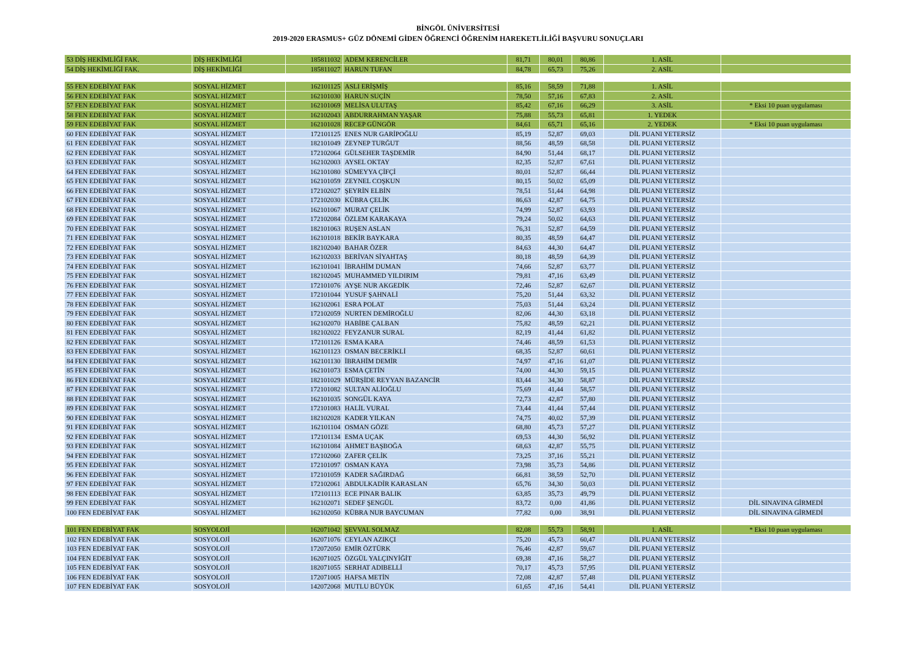BİNGÖL ÜNİVERSİTESİ
2019-2020 ERASMUS+ GÜZ DÖNEMİ GİDEN ÖĞRENCİ ÖĞRENİM HAREKETLİLİĞİ BAŞVURU SONUÇLARI
| 53 DİŞ HEKİMLİĞİ FAK. | DİŞ HEKİMLİĞİ | 185811032 | ADEM KERENCİLER | 81,71 | 80,01 | 80,86 | 1. ASİL | |
| 54 DİŞ HEKİMLİĞİ FAK. | DİŞ HEKİMLİĞİ | 185811027 | HARUN TUFAN | 84,78 | 65,73 | 75,26 | 2. ASİL | |
| 55 FEN EDEBİYAT FAK | SOSYAL HİZMET | 162101125 | ASLI ERİŞMİŞ | 85,16 | 58,59 | 71,88 | 1. ASİL | |
| 56 FEN EDEBİYAT FAK | SOSYAL HİZMET | 162101030 | HARUN SUÇİN | 78,50 | 57,16 | 67,83 | 2. ASİL | |
| 57 FEN EDEBİYAT FAK | SOSYAL HİZMET | 162101069 | MELİSA ULUTAŞ | 85,42 | 67,16 | 66,29 | 3. ASİL | * Eksi 10 puan uygulaması |
| 58 FEN EDEBİYAT FAK | SOSYAL HİZMET | 162102043 | ABDURRAHMAN YAŞAR | 75,88 | 55,73 | 65,81 | 1. YEDEK | |
| 59 FEN EDEBİYAT FAK | SOSYAL HİZMET | 162101028 | RECEP GÜNGÖR | 84,61 | 65,71 | 65,16 | 2. YEDEK | * Eksi 10 puan uygulaması |
| 60 FEN EDEBİYAT FAK | SOSYAL HİZMET | 172101125 | ENES NUR GARİPOĞLU | 85,19 | 52,87 | 69,03 | DİL PUANI YETERSİZ | |
| 61 FEN EDEBİYAT FAK | SOSYAL HİZMET | 182101049 | ZEYNEP TURĞUT | 88,56 | 48,59 | 68,58 | DİL PUANI YETERSİZ | |
| 62 FEN EDEBİYAT FAK | SOSYAL HİZMET | 172102064 | GÜLSEHER TAŞDEMİR | 84,90 | 51,44 | 68,17 | DİL PUANI YETERSİZ | |
| 63 FEN EDEBİYAT FAK | SOSYAL HİZMET | 162102003 | AYSEL OKTAY | 82,35 | 52,87 | 67,61 | DİL PUANI YETERSİZ | |
| 64 FEN EDEBİYAT FAK | SOSYAL HİZMET | 162101080 | SÜMEYYA ÇİFÇİ | 80,01 | 52,87 | 66,44 | DİL PUANI YETERSİZ | |
| 65 FEN EDEBİYAT FAK | SOSYAL HİZMET | 162101059 | ZEYNEL COŞKUN | 80,15 | 50,02 | 65,09 | DİL PUANI YETERSİZ | |
| 66 FEN EDEBİYAT FAK | SOSYAL HİZMET | 172102027 | ŞEYRİN ELBİN | 78,51 | 51,44 | 64,98 | DİL PUANI YETERSİZ | |
| 67 FEN EDEBİYAT FAK | SOSYAL HİZMET | 172102030 | KÜBRA ÇELİK | 86,63 | 42,87 | 64,75 | DİL PUANI YETERSİZ | |
| 68 FEN EDEBİYAT FAK | SOSYAL HİZMET | 162101067 | MURAT ÇELİK | 74,99 | 52,87 | 63,93 | DİL PUANI YETERSİZ | |
| 69 FEN EDEBİYAT FAK | SOSYAL HİZMET | 172102084 | ÖZLEM KARAKAYA | 79,24 | 50,02 | 64,63 | DİL PUANI YETERSİZ | |
| 70 FEN EDEBİYAT FAK | SOSYAL HİZMET | 182101063 | RUŞEN ASLAN | 76,31 | 52,87 | 64,59 | DİL PUANI YETERSİZ | |
| 71 FEN EDEBİYAT FAK | SOSYAL HİZMET | 162101018 | BEKİR BAYKARA | 80,35 | 48,59 | 64,47 | DİL PUANI YETERSİZ | |
| 72 FEN EDEBİYAT FAK | SOSYAL HİZMET | 182102040 | BAHAR ÖZER | 84,63 | 44,30 | 64,47 | DİL PUANI YETERSİZ | |
| 73 FEN EDEBİYAT FAK | SOSYAL HİZMET | 162102033 | BERİVAN SİYAHTAŞ | 80,18 | 48,59 | 64,39 | DİL PUANI YETERSİZ | |
| 74 FEN EDEBİYAT FAK | SOSYAL HİZMET | 162101041 | İBRAHİM DUMAN | 74,66 | 52,87 | 63,77 | DİL PUANI YETERSİZ | |
| 75 FEN EDEBİYAT FAK | SOSYAL HİZMET | 182102045 | MUHAMMED YILDIRIM | 79,81 | 47,16 | 63,49 | DİL PUANI YETERSİZ | |
| 76 FEN EDEBİYAT FAK | SOSYAL HİZMET | 172101076 | AYŞE NUR AKGEDİK | 72,46 | 52,87 | 62,67 | DİL PUANI YETERSİZ | |
| 77 FEN EDEBİYAT FAK | SOSYAL HİZMET | 172101044 | YUSUF ŞAHNALİ | 75,20 | 51,44 | 63,32 | DİL PUANI YETERSİZ | |
| 78 FEN EDEBİYAT FAK | SOSYAL HİZMET | 162102061 | ESRA POLAT | 75,03 | 51,44 | 63,24 | DİL PUANI YETERSİZ | |
| 79 FEN EDEBİYAT FAK | SOSYAL HİZMET | 172102059 | NURTEN DEMİROĞLU | 82,06 | 44,30 | 63,18 | DİL PUANI YETERSİZ | |
| 80 FEN EDEBİYAT FAK | SOSYAL HİZMET | 162102070 | HABİBE ÇALBAN | 75,82 | 48,59 | 62,21 | DİL PUANI YETERSİZ | |
| 81 FEN EDEBİYAT FAK | SOSYAL HİZMET | 182102022 | FEYZANUR SURAL | 82,19 | 41,44 | 61,82 | DİL PUANI YETERSİZ | |
| 82 FEN EDEBİYAT FAK | SOSYAL HİZMET | 172101126 | ESMA KARA | 74,46 | 48,59 | 61,53 | DİL PUANI YETERSİZ | |
| 83 FEN EDEBİYAT FAK | SOSYAL HİZMET | 162101123 | OSMAN BECERİKLİ | 68,35 | 52,87 | 60,61 | DİL PUANI YETERSİZ | |
| 84 FEN EDEBİYAT FAK | SOSYAL HİZMET | 162101130 | İBRAHİM DEMİR | 74,97 | 47,16 | 61,07 | DİL PUANI YETERSİZ | |
| 85 FEN EDEBİYAT FAK | SOSYAL HİZMET | 162101073 | ESMA ÇETİN | 74,00 | 44,30 | 59,15 | DİL PUANI YETERSİZ | |
| 86 FEN EDEBİYAT FAK | SOSYAL HİZMET | 182101029 | MÜRŞİDE REYYAN BAZANCİR | 83,44 | 34,30 | 58,87 | DİL PUANI YETERSİZ | |
| 87 FEN EDEBİYAT FAK | SOSYAL HİZMET | 172101082 | SULTAN ALİOĞLU | 75,69 | 41,44 | 58,57 | DİL PUANI YETERSİZ | |
| 88 FEN EDEBİYAT FAK | SOSYAL HİZMET | 162101035 | SONGÜL KAYA | 72,73 | 42,87 | 57,80 | DİL PUANI YETERSİZ | |
| 89 FEN EDEBİYAT FAK | SOSYAL HİZMET | 172101083 | HALİL VURAL | 73,44 | 41,44 | 57,44 | DİL PUANI YETERSİZ | |
| 90 FEN EDEBİYAT FAK | SOSYAL HİZMET | 182102028 | KADER YILKAN | 74,75 | 40,02 | 57,39 | DİL PUANI YETERSİZ | |
| 91 FEN EDEBİYAT FAK | SOSYAL HİZMET | 162101104 | OSMAN GÖZE | 68,80 | 45,73 | 57,27 | DİL PUANI YETERSİZ | |
| 92 FEN EDEBİYAT FAK | SOSYAL HİZMET | 172101134 | ESMA UÇAK | 69,53 | 44,30 | 56,92 | DİL PUANI YETERSİZ | |
| 93 FEN EDEBİYAT FAK | SOSYAL HİZMET | 162101084 | AHMET BAŞBOĞA | 68,63 | 42,87 | 55,75 | DİL PUANI YETERSİZ | |
| 94 FEN EDEBİYAT FAK | SOSYAL HİZMET | 172102060 | ZAFER ÇELİK | 73,25 | 37,16 | 55,21 | DİL PUANI YETERSİZ | |
| 95 FEN EDEBİYAT FAK | SOSYAL HİZMET | 172101097 | OSMAN KAYA | 73,98 | 35,73 | 54,86 | DİL PUANI YETERSİZ | |
| 96 FEN EDEBİYAT FAK | SOSYAL HİZMET | 172101059 | KADER SAĞIRDAĞ | 66,81 | 38,59 | 52,70 | DİL PUANI YETERSİZ | |
| 97 FEN EDEBİYAT FAK | SOSYAL HİZMET | 172102061 | ABDULKADİR KARASLAN | 65,76 | 34,30 | 50,03 | DİL PUANI YETERSİZ | |
| 98 FEN EDEBİYAT FAK | SOSYAL HİZMET | 172101113 | ECE PINAR BALIK | 63,85 | 35,73 | 49,79 | DİL PUANI YETERSİZ | |
| 99 FEN EDEBİYAT FAK | SOSYAL HİZMET | 162102071 | SEDEF ŞENGÜL | 83,72 | 0,00 | 41,86 | DİL PUANI YETERSİZ | DİL SINAVINA GİRMEDİ |
| 100 FEN EDEBİYAT FAK | SOSYAL HİZMET | 162102050 | KÜBRA NUR BAYCUMAN | 77,82 | 0,00 | 38,91 | DİL PUANI YETERSİZ | DİL SINAVINA GİRMEDİ |
| 101 FEN EDEBİYAT FAK | SOSYOLOJİ | 162071042 | ŞEVVAL SOLMAZ | 82,08 | 55,73 | 58,91 | 1. ASİL | * Eksi 10 puan uygulaması |
| 102 FEN EDEBİYAT FAK | SOSYOLOJİ | 162071076 | CEYLAN AZIKÇI | 75,20 | 45,73 | 60,47 | DİL PUANI YETERSİZ | |
| 103 FEN EDEBİYAT FAK | SOSYOLOJİ | 172072050 | EMİR ÖZTÜRK | 76,46 | 42,87 | 59,67 | DİL PUANI YETERSİZ | |
| 104 FEN EDEBİYAT FAK | SOSYOLOJİ | 162071025 | ÖZGÜL YALÇINYİĞİT | 69,38 | 47,16 | 58,27 | DİL PUANI YETERSİZ | |
| 105 FEN EDEBİYAT FAK | SOSYOLOJİ | 182071055 | SERHAT ADIBELLİ | 70,17 | 45,73 | 57,95 | DİL PUANI YETERSİZ | |
| 106 FEN EDEBİYAT FAK | SOSYOLOJİ | 172071005 | HAFSA METİN | 72,08 | 42,87 | 57,48 | DİL PUANI YETERSİZ | |
| 107 FEN EDEBİYAT FAK | SOSYOLOJİ | 142072068 | MUTLU BÜYÜK | 61,65 | 47,16 | 54,41 | DİL PUANI YETERSİZ | |